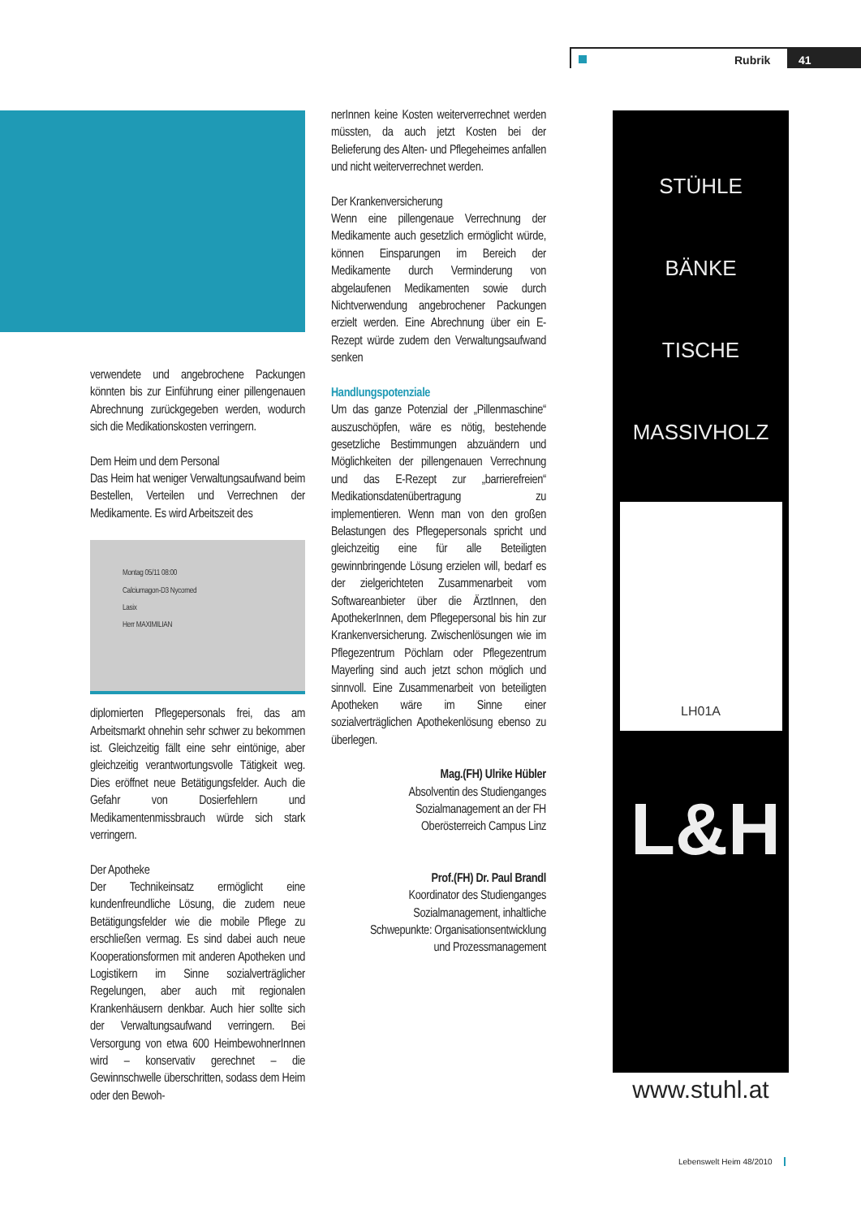Rubrik 41
verwendete und angebrochene Packungen könnten bis zur Einführung einer pillengenauen Abrechnung zurückgegeben werden, wodurch sich die Medikationskosten verringern.
Dem Heim und dem Personal
Das Heim hat weniger Verwaltungsaufwand beim Bestellen, Verteilen und Verrechnen der Medikamente. Es wird Arbeitszeit des
Montag 05/11 08:00
Calciumagon-D3 Nycomed
Lasix
Herr MAXIMILIAN
diplomierten Pflegepersonals frei, das am Arbeitsmarkt ohnehin sehr schwer zu bekommen ist. Gleichzeitig fällt eine sehr eintönige, aber gleichzeitig verantwortungsvolle Tätigkeit weg. Dies eröffnet neue Betätigungsfelder. Auch die Gefahr von Dosierfehlern und Medikamentenmissbrauch würde sich stark verringern.
Der Apotheke
Der Technikeinsatz ermöglicht eine kundenfreundliche Lösung, die zudem neue Betätigungsfelder wie die mobile Pflege zu erschließen vermag. Es sind dabei auch neue Kooperationsformen mit anderen Apotheken und Logistikern im Sinne sozialverträglicher Regelungen, aber auch mit regionalen Krankenhäusern denkbar. Auch hier sollte sich der Verwaltungsaufwand verringern. Bei Versorgung von etwa 600 HeimbewohnerInnen wird – konservativ gerechnet – die Gewinnschwelle überschritten, sodass dem Heim oder den Bewoh-
nerInnen keine Kosten weiterverrechnet werden müssten, da auch jetzt Kosten bei der Belieferung des Alten- und Pflegeheimes anfallen und nicht weiterverrechnet werden.
Der Krankenversicherung
Wenn eine pillengenaue Verrechnung der Medikamente auch gesetzlich ermöglicht würde, können Einsparungen im Bereich der Medikamente durch Verminderung von abgelaufenen Medikamenten sowie durch Nichtverwendung angebrochener Packungen erzielt werden. Eine Abrechnung über ein E-Rezept würde zudem den Verwaltungsaufwand senken
Handlungspotenziale
Um das ganze Potenzial der „Pillenmaschine“ auszuschöpfen, wäre es nötig, bestehende gesetzliche Bestimmungen abzuändern und Möglichkeiten der pillengenauen Verrechnung und das E-Rezept zur „barrierefreien“ Medikationsdatenübertragung zu implementieren. Wenn man von den großen Belastungen des Pflegepersonals spricht und gleichzeitig eine für alle Beteiligten gewinnbringende Lösung erzielen will, bedarf es der zielgerichteten Zusammenarbeit vom Softwareanbieter über die ÄrztInnen, den ApothekerInnen, dem Pflegepersonal bis hin zur Krankenversicherung. Zwischenlösungen wie im Pflegezentrum Pöchlarn oder Pflegezentrum Mayerling sind auch jetzt schon möglich und sinnvoll. Eine Zusammenarbeit von beteiligten Apotheken wäre im Sinne einer sozialverträglichen Apothekenlösung ebenso zu überlegen.
Mag.(FH) Ulrike Hübler
Absolventin des Studienganges
Sozialmanagement an der FH
Oberösterreich Campus Linz
Prof.(FH) Dr. Paul Brandl
Koordinator des Studienganges
Sozialmanagement, inhaltliche
Schwepunkte: Organisationsentwicklung
und Prozessmanagement
STÜHLE
BÄNKE
TISCHE
MASSIVHOLZ
LH01A
L&H
www.stuhl.at
Lebenswelt Heim 48/2010